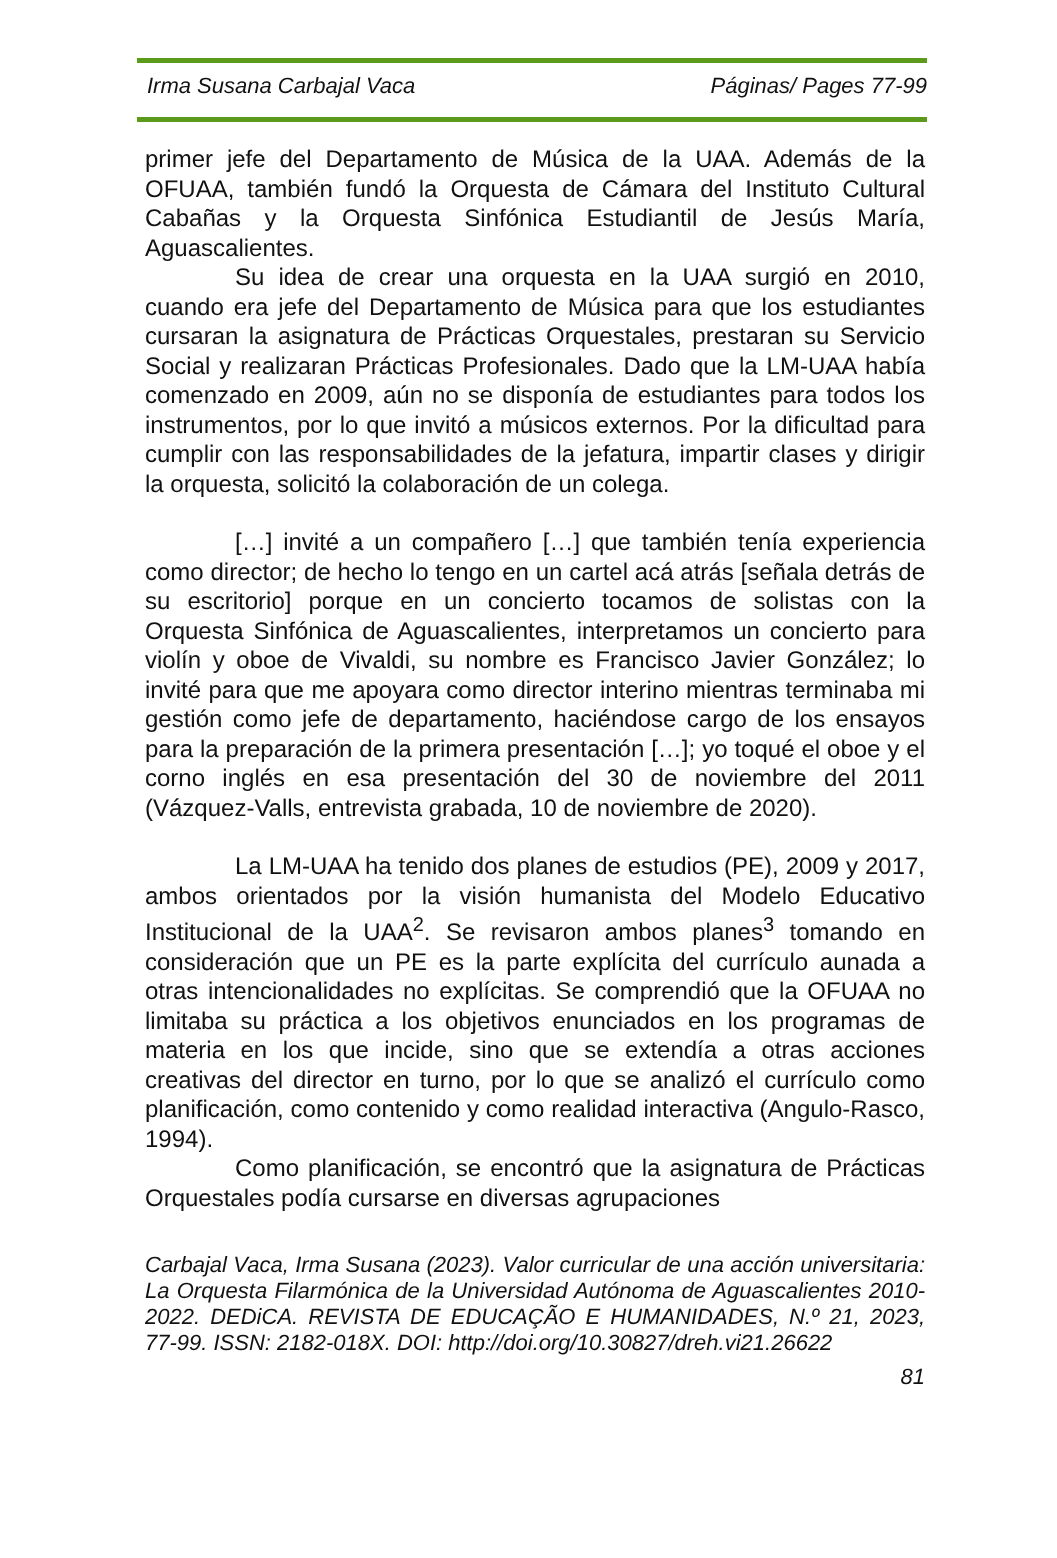Irma Susana Carbajal Vaca Páginas/ Pages 77-99
primer jefe del Departamento de Música de la UAA. Además de la OFUAA, también fundó la Orquesta de Cámara del Instituto Cultural Cabañas y la Orquesta Sinfónica Estudiantil de Jesús María, Aguascalientes.
Su idea de crear una orquesta en la UAA surgió en 2010, cuando era jefe del Departamento de Música para que los estudiantes cursaran la asignatura de Prácticas Orquestales, prestaran su Servicio Social y realizaran Prácticas Profesionales. Dado que la LM-UAA había comenzado en 2009, aún no se disponía de estudiantes para todos los instrumentos, por lo que invitó a músicos externos. Por la dificultad para cumplir con las responsabilidades de la jefatura, impartir clases y dirigir la orquesta, solicitó la colaboración de un colega.
[…] invité a un compañero […] que también tenía experiencia como director; de hecho lo tengo en un cartel acá atrás [señala detrás de su escritorio] porque en un concierto tocamos de solistas con la Orquesta Sinfónica de Aguascalientes, interpretamos un concierto para violín y oboe de Vivaldi, su nombre es Francisco Javier González; lo invité para que me apoyara como director interino mientras terminaba mi gestión como jefe de departamento, haciéndose cargo de los ensayos para la preparación de la primera presentación […]; yo toqué el oboe y el corno inglés en esa presentación del 30 de noviembre del 2011 (Vázquez-Valls, entrevista grabada, 10 de noviembre de 2020).
La LM-UAA ha tenido dos planes de estudios (PE), 2009 y 2017, ambos orientados por la visión humanista del Modelo Educativo Institucional de la UAA<sup>2</sup>. Se revisaron ambos planes<sup>3</sup> tomando en consideración que un PE es la parte explícita del currículo aunada a otras intencionalidades no explícitas. Se comprendió que la OFUAA no limitaba su práctica a los objetivos enunciados en los programas de materia en los que incide, sino que se extendía a otras acciones creativas del director en turno, por lo que se analizó el currículo como planificación, como contenido y como realidad interactiva (Angulo-Rasco, 1994).
Como planificación, se encontró que la asignatura de Prácticas Orquestales podía cursarse en diversas agrupaciones
Carbajal Vaca, Irma Susana (2023). Valor curricular de una acción universitaria: La Orquesta Filarmónica de la Universidad Autónoma de Aguascalientes 2010-2022. DEDiCA. REVISTA DE EDUCAÇÃO E HUMANIDADES, N.º 21, 2023, 77-99. ISSN: 2182-018X. DOI: http://doi.org/10.30827/dreh.vi21.26622
81